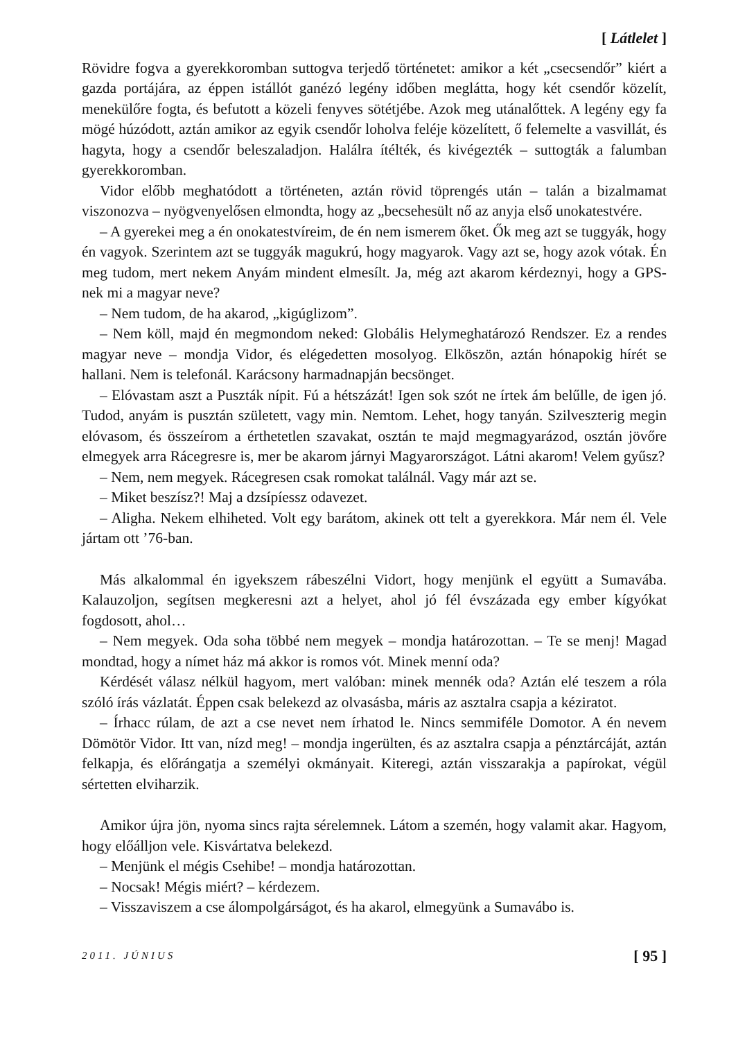[ Látlelet ]
Rövidre fogva a gyerekkoromban suttogva terjedő történetet: amikor a két „csecsendőr” kiért a gazda portájára, az éppen istállót ganézó legény időben meglátta, hogy két csendőr közelít, menekülőre fogta, és befutott a közeli fenyves sötétjébe. Azok meg utánalőttek. A legény egy fa mögé húzódott, aztán amikor az egyik csendőr loholva feléje közelített, ő felemelte a vasvillát, és hagyta, hogy a csendőr beleszaladjon. Halálra ítélték, és kivégezték – suttogták a falumban gyerekkoromban.
Vidor előbb meghatódott a történeten, aztán rövid töprengés után – talán a bizalmamat viszonozva – nyögvenyelősen elmondta, hogy az „becsehesült nő az anyja első unokatestvére.
– A gyerekei meg a én onokatestvíreim, de én nem ismerem őket. Ők meg azt se tuggyák, hogy én vagyok. Szerintem azt se tuggyák magukrú, hogy magyarok. Vagy azt se, hogy azok vótak. Én meg tudom, mert nekem Anyám mindent elmesílt. Ja, még azt akarom kérdeznyi, hogy a GPS-nek mi a magyar neve?
– Nem tudom, de ha akarod, „kigúglizom”.
– Nem köll, majd én megmondom neked: Globális Helymeghatározó Rendszer. Ez a rendes magyar neve – mondja Vidor, és elégedetten mosolyog. Elköszön, aztán hónapokig hírét se hallani. Nem is telefonál. Karácsony harmadnapján becsönget.
– Elóvastam aszt a Puszták nípit. Fú a hétszázát! Igen sok szót ne írtek ám belűlle, de igen jó. Tudod, anyám is pusztán született, vagy min. Nemtom. Lehet, hogy tanyán. Szilveszterig megin elóvasom, és összeírom a érthetetlen szavakat, osztán te majd megmagyarázod, osztán jövőre elmegyek arra Rácegresre is, mer be akarom járnyi Magyarországot. Látni akarom! Velem gyűsz?
– Nem, nem megyek. Rácegresen csak romokat találnál. Vagy már azt se.
– Miket beszísz?! Maj a dzsípíessz odavezet.
– Aligha. Nekem elhiheted. Volt egy barátom, akinek ott telt a gyerekkora. Már nem él. Vele jártam ott ’76-ban.
Más alkalommal én igyekszem rábeszélni Vidort, hogy menjünk el együtt a Sumavába. Kalauzoljon, segítsen megkeresni azt a helyet, ahol jó fél évszázada egy ember kígyókat fogdosott, ahol…
– Nem megyek. Oda soha többé nem megyek – mondja határozottan. – Te se menj! Magad mondtad, hogy a nímet ház má akkor is romos vót. Minek menní oda?
Kérdését válasz nélkül hagyom, mert valóban: minek mennék oda? Aztán elé teszem a róla szóló írás vázlatát. Éppen csak belekezd az olvasásba, máris az asztalra csapja a kéziratot.
– Írhacc rúlam, de azt a cse nevet nem írhatod le. Nincs semmiféle Domotor. A én nevem Dömötör Vidor. Itt van, nízd meg! – mondja ingerülten, és az asztalra csapja a pénztárcáját, aztán felkapja, és előrángatja a személyi okmányait. Kiteregi, aztán visszarakja a papírokat, végül sértetten elviharzik.
Amikor újra jön, nyoma sincs rajta sérelemnek. Látom a szemén, hogy valamit akar. Hagyom, hogy előálljon vele. Kisvártatva belekezd.
– Menjünk el mégis Csehibe! – mondja határozottan.
– Nocsak! Mégis miért? – kérdezem.
– Visszaviszem a cse álompolgárságot, és ha akarol, elmegyünk a Sumavábo is.
2011. JÚNIUS [ 95 ]